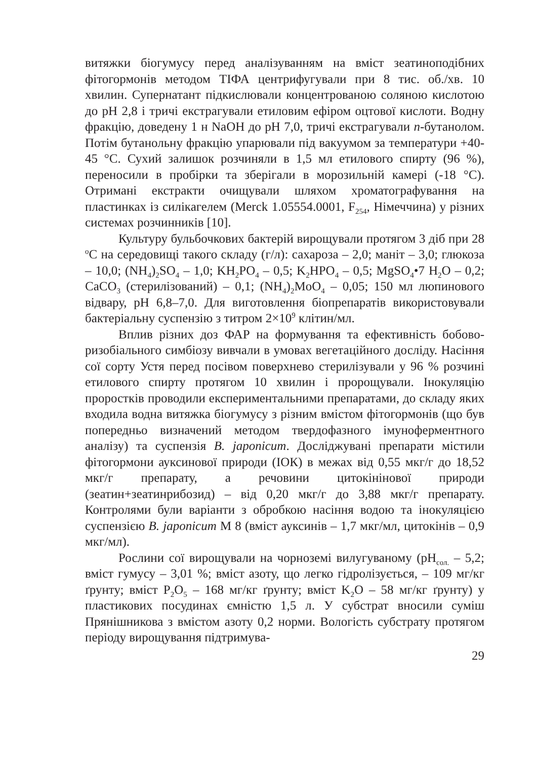витяжки біогумусу перед аналізуванням на вміст зеатиноподібних фітогормонів методом ТІФА центрифугували при 8 тис. об./хв. 10 хвилин. Супернатант підкислювали концентрованою соляною кислотою до рН 2,8 і тричі екстрагували етиловим ефіром оцтової кислоти. Водну фракцію, доведену 1 н NaOH до рН 7,0, тричі екстрагували n-бутанолом. Потім бутанольну фракцію упарювали під вакуумом за температури +40-45 °С. Сухий залишок розчиняли в 1,5 мл етилового спирту (96 %), переносили в пробірки та зберігали в морозильній камері (-18 °С). Отримані екстракти очищували шляхом хроматографування на пластинках із силікагелем (Merck 1.05554.0001, F<sub>254</sub>, Німеччина) у різних системах розчинників [10].
Культуру бульбочкових бактерій вирощували протягом 3 діб при 28 <sup>о</sup>С на середовищі такого складу (г/л): сахароза – 2,0; маніт – 3,0; глюкоза – 10,0; (NH<sub>4</sub>)<sub>2</sub>SO<sub>4</sub> – 1,0; KH<sub>2</sub>PO<sub>4</sub> – 0,5; K<sub>2</sub>HPO<sub>4</sub> – 0,5; MgSO<sub>4</sub>•7 H<sub>2</sub>O – 0,2; CaCO<sub>3</sub> (стерилізований) – 0,1; (NH<sub>4</sub>)<sub>2</sub>MoO<sub>4</sub> – 0,05; 150 мл люпинового відвару, рН 6,8–7,0. Для виготовлення біопрепаратів використовували бактеріальну суспензію з титром 2×10<sup>9</sup> клітин/мл.
Вплив різних доз ФАР на формування та ефективність бобово-ризобіального симбіозу вивчали в умовах вегетаційного досліду. Насіння сої сорту Устя перед посівом поверхнево стерилізували у 96 % розчині етилового спирту протягом 10 хвилин і пророщували. Інокуляцію проростків проводили експериментальними препаратами, до складу яких входила водна витяжка біогумусу з різним вмістом фітогормонів (що був попередньо визначений методом твердофазного імуноферментного аналізу) та суспензія B. japonicum. Досліджувані препарати містили фітогормони ауксинової природи (ІОК) в межах від 0,55 мкг/г до 18,52 мкг/г препарату, а речовини цитокінінової природи (зеатин+зеатинрибозид) – від 0,20 мкг/г до 3,88 мкг/г препарату. Контролями були варіанти з обробкою насіння водою та інокуляцією суспензією B. japonicum М 8 (вміст ауксинів – 1,7 мкг/мл, цитокінів – 0,9 мкг/мл).
Рослини сої вирощували на чорноземі вилугуваному (рН<sub>сол.</sub> – 5,2; вміст гумусу – 3,01 %; вміст азоту, що легко гідролізується, – 109 мг/кг ґрунту; вміст P<sub>2</sub>O<sub>5</sub> – 168 мг/кг ґрунту; вміст K<sub>2</sub>O – 58 мг/кг ґрунту) у пластикових посудинах ємністю 1,5 л. У субстрат вносили суміш Прянішникова з вмістом азоту 0,2 норми. Вологість субстрату протягом періоду вирощування підтримува-
29